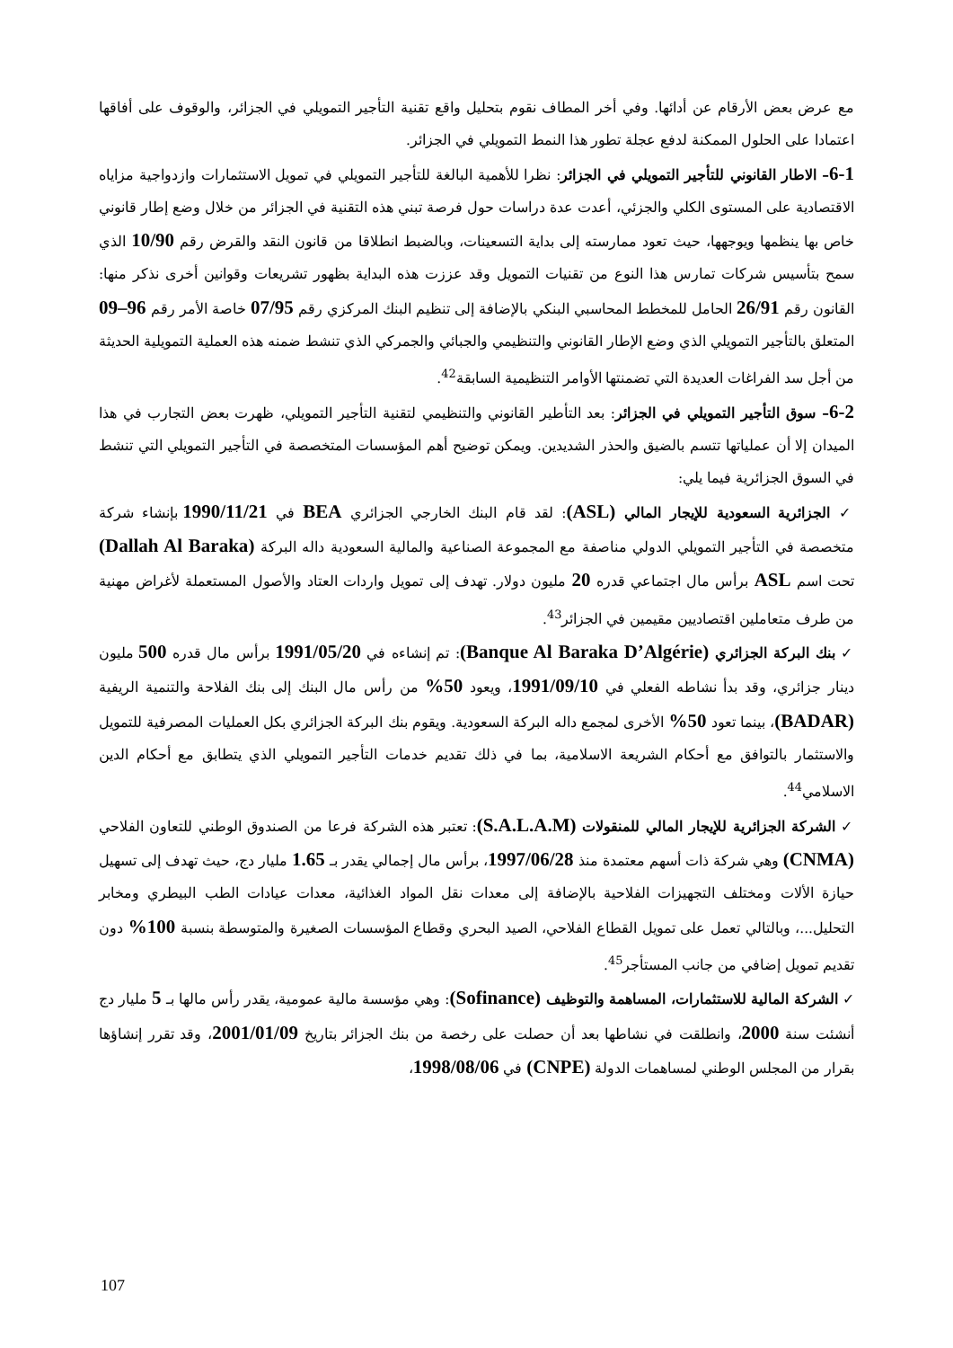مع عرض بعض الأرقام عن أدائها. وفي أخر المطاف نقوم بتحليل واقع تقنية التأجير التمويلي في الجزائر، والوقوف على أفاقها اعتمادا على الحلول الممكنة لدفع عجلة تطور هذا النمط التمويلي في الجزائر.
6-1– الاطار القانوني للتأجير التمويلي في الجزائر: نظرا للأهمية البالغة للتأجير التمويلي في تمويل الاستثمارات وازدواجية مزاياه الاقتصادية على المستوى الكلي والجزئي، أعدت عدة دراسات حول فرصة تبني هذه التقنية في الجزائر من خلال وضع إطار قانوني خاص بها ينظمها ويوجهها، حيث تعود ممارسته إلى بداية التسعينات، وبالضبط انطلاقا من قانون النقد والقرض رقم 10/90 الذي سمح بتأسيس شركات تمارس هذا النوع من تقنيات التمويل وقد عززت هذه البداية بظهور تشريعات وقوانين أخرى نذكر منها: القانون رقم 26/91 الحامل للمخطط المحاسبي البنكي بالإضافة إلى تنظيم البنك المركزي رقم 07/95 خاصة الأمر رقم 96–09 المتعلق بالتأجير التمويلي الذي وضع الإطار القانوني والتنظيمي والجبائي والجمركي الذي تنشط ضمنه هذه العملية التمويلية الحديثة من أجل سد الفراغات العديدة التي تضمنتها الأوامر التنظيمية السابقة<sup>42</sup>.
6-2– سوق التأجير التمويلي في الجزائر: بعد التأطير القانوني والتنظيمي لتقنية التأجير التمويلي، ظهرت بعض التجارب في هذا الميدان إلا أن عملياتها تتسم بالضيق والحذر الشديدين. ويمكن توضيح أهم المؤسسات المتخصصة في التأجير التمويلي التي تنشط في السوق الجزائرية فيما يلي:
✓ الجزائرية السعودية للإيجار المالي (ASL): لقد قام البنك الخارجي الجزائري BEA في 1990/11/21 بإنشاء شركة متخصصة في التأجير التمويلي الدولي مناصفة مع المجموعة الصناعية والمالية السعودية داله البركة (Dallah Al Baraka) تحت اسم ASL برأس مال اجتماعي قدره 20 مليون دولار. تهدف إلى تمويل واردات العتاد والأصول المستعملة لأغراض مهنية من طرف متعاملين اقتصاديين مقيمين في الجزائر<sup>43</sup>.
✓ بنك البركة الجزائري (Banque Al Baraka D’Algérie): تم إنشاءه في 1991/05/20 برأس مال قدره 500 مليون دينار جزائري، وقد بدأ نشاطه الفعلي في 1991/09/10، ويعود 50% من رأس مال البنك إلى بنك الفلاحة والتنمية الريفية (BADAR)، بينما تعود 50% الأخرى لمجمع داله البركة السعودية. ويقوم بنك البركة الجزائري بكل العمليات المصرفية للتمويل والاستثمار بالتوافق مع أحكام الشريعة الاسلامية، بما في ذلك تقديم خدمات التأجير التمويلي الذي يتطابق مع أحكام الدين الاسلامي<sup>44</sup>.
✓ الشركة الجزائرية للإيجار المالي للمنقولات (S.A.L.A.M): تعتبر هذه الشركة فرعا من الصندوق الوطني للتعاون الفلاحي (CNMA) وهي شركة ذات أسهم معتمدة منذ 1997/06/28، برأس مال إجمالي يقدر بـ 1.65 مليار دج، حيث تهدف إلى تسهيل حيازة الألات ومختلف التجهيزات الفلاحية بالإضافة إلى معدات نقل المواد الغذائية، معدات عيادات الطب البيطري ومخابر التحليل...، وبالتالي تعمل على تمويل القطاع الفلاحي، الصيد البحري وقطاع المؤسسات الصغيرة والمتوسطة بنسبة 100% دون تقديم تمويل إضافي من جانب المستأجر<sup>45</sup>.
✓ الشركة المالية للاستثمارات، المساهمة والتوظيف (Sofinance): وهي مؤسسة مالية عمومية، يقدر رأس مالها بـ 5 مليار دج أنشئت سنة 2000، وانطلقت في نشاطها بعد أن حصلت على رخصة من بنك الجزائر بتاريخ 2001/01/09، وقد تقرر إنشاؤها بقرار من المجلس الوطني لمساهمات الدولة (CNPE) في 1998/08/06،
107